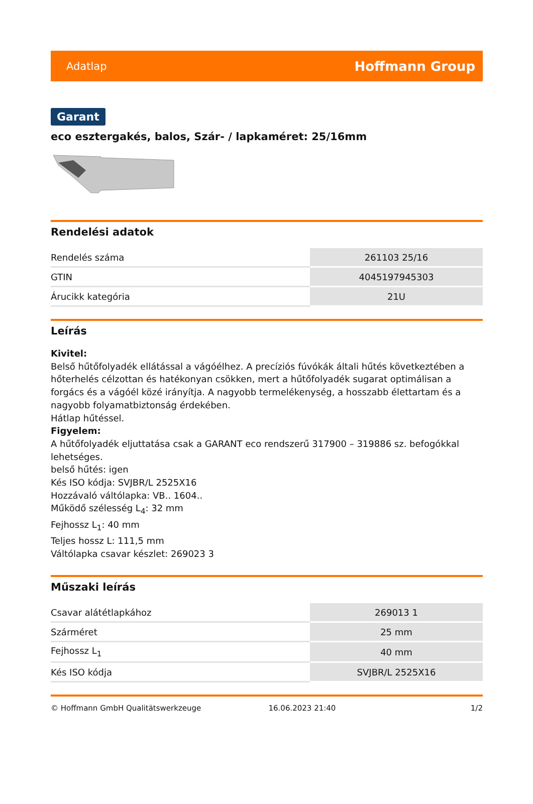Adatlap Hoffmann Group
Garant
eco esztergakés, balos, Szár- / lapkaméret: 25/16mm
Rendelési adatok
| Rendelés száma | 261103 25/16 |
| GTIN | 4045197945303 |
| Árucikk kategória | 21U |
Leírás
Kivitel:
Belső hűtőfolyadék ellátással a vágóélhez. A precíziós fúvókák általi hűtés következtében a hőterhelés célzottan és hatékonyan csökken, mert a hűtőfolyadék sugarat optimálisan a forgács és a vágóél közé irányítja. A nagyobb termelékenység, a hosszabb élettartam és a nagyobb folyamatbiztonság érdekében.
Hátlap hűtéssel.
Figyelem:
A hűtőfolyadék eljuttatása csak a GARANT eco rendszerű 317900 – 319886 sz. befogókkal lehetséges.
belső hűtés: igen
Kés ISO kódja: SVJBR/L 2525X16
Hozzávaló váltólapka: VB.. 1604..
Működő szélesség L<sub>4</sub>: 32 mm
Fejhossz L<sub>1</sub>: 40 mm
Teljes hossz L: 111,5 mm
Váltólapka csavar készlet: 269023 3
Műszaki leírás
| Csavar alátétlapkához | 269013 1 |
| Szárméret | 25 mm |
| Fejhossz L<sub>1</sub> | 40 mm |
| Kés ISO kódja | SVJBR/L 2525X16 |
© Hoffmann GmbH Qualitätswerkzeuge 16.06.2023 21:40 1/2